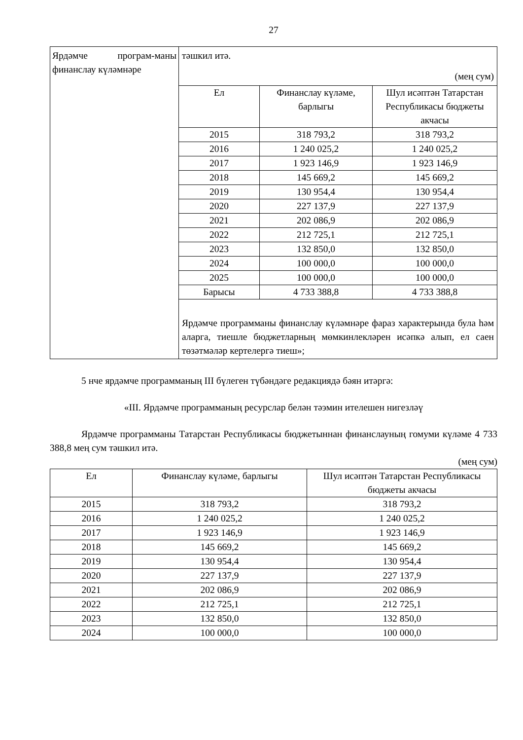27
| Ярдәмче програм-маны финанслау күләмнәре | тәшкил итә. (мең сум) / Ел / Финанслау күләме, барлыгы / Шул исәптән Татарстан Республикасы бюджеты акчасы / / --- / --- / --- / / 2015 / 318 793,2 / 318 793,2 / / 2016 / 1 240 025,2 / 1 240 025,2 / / 2017 / 1 923 146,9 / 1 923 146,9 / / 2018 / 145 669,2 / 145 669,2 / / 2019 / 130 954,4 / 130 954,4 / / 2020 / 227 137,9 / 227 137,9 / / 2021 / 202 086,9 / 202 086,9 / / 2022 / 212 725,1 / 212 725,1 / / 2023 / 132 850,0 / 132 850,0 / / 2024 / 100 000,0 / 100 000,0 / / 2025 / 100 000,0 / 100 000,0 / / Барысы / 4 733 388,8 / 4 733 388,8 / Ярдәмче программаны финанслау күләмнәре фараз характерында була һәм аларга, тиешле бюджетларның мөмкинлекләрен исәпкә алып, ел саен төзәтмәләр кертелергә тиеш»; |
5 нче ярдәмче программаның III бүлеген түбәндәге редакциядә бәян итәргә:
«III. Ярдәмче программаның ресурслар белән тәэмин ителешен нигезләү
Ярдәмче программаны Татарстан Республикасы бюджетыннан финанслауның гомуми күләме 4 733 388,8 мең сум тәшкил итә.
(мең сум)
| Ел | Финанслау күләме, барлыгы | Шул исәптән Татарстан Республикасы бюджеты акчасы |
| --- | --- | --- |
| 2015 | 318 793,2 | 318 793,2 |
| 2016 | 1 240 025,2 | 1 240 025,2 |
| 2017 | 1 923 146,9 | 1 923 146,9 |
| 2018 | 145 669,2 | 145 669,2 |
| 2019 | 130 954,4 | 130 954,4 |
| 2020 | 227 137,9 | 227 137,9 |
| 2021 | 202 086,9 | 202 086,9 |
| 2022 | 212 725,1 | 212 725,1 |
| 2023 | 132 850,0 | 132 850,0 |
| 2024 | 100 000,0 | 100 000,0 |